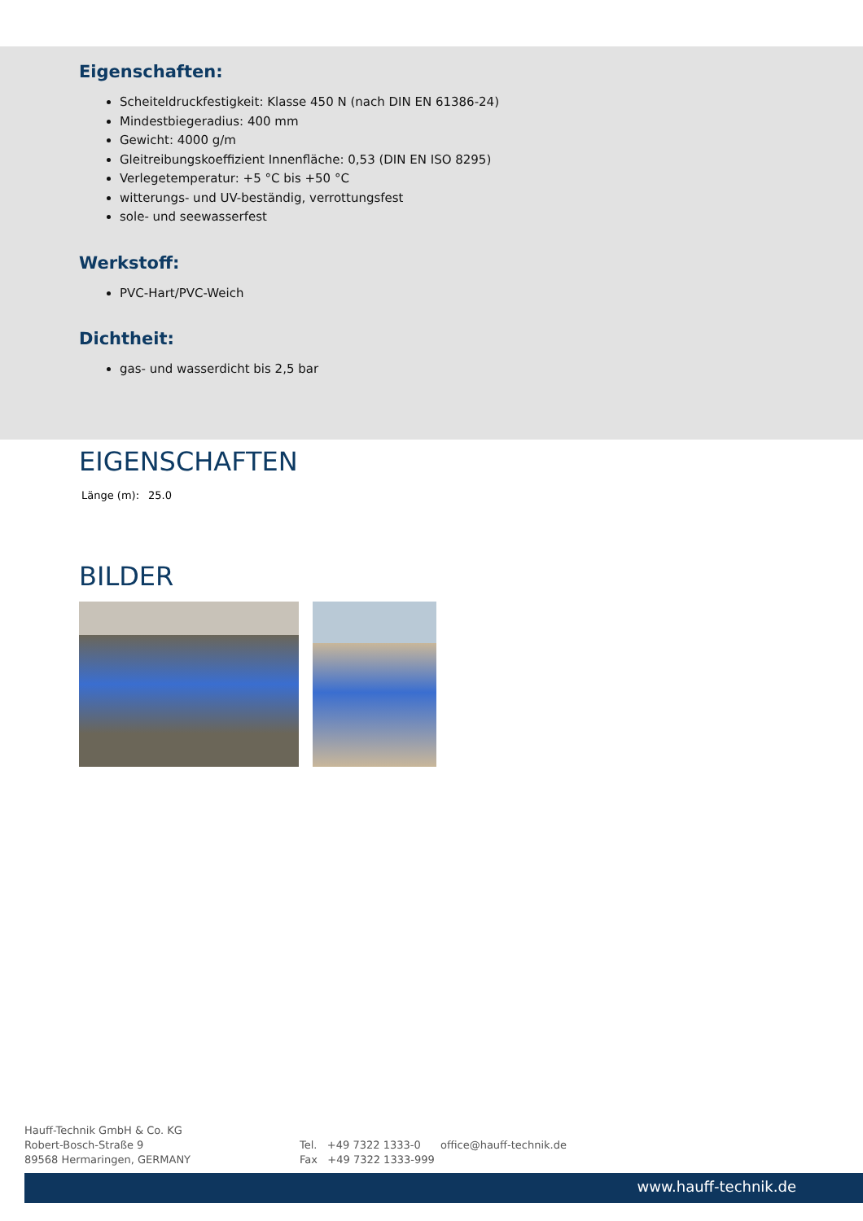Eigenschaften:
Scheiteldruckfestigkeit: Klasse 450 N (nach DIN EN 61386-24)
Mindestbiegeradius: 400 mm
Gewicht: 4000 g/m
Gleitreibungskoeffizient Innenfläche: 0,53 (DIN EN ISO 8295)
Verlegetemperatur: +5 °C bis +50 °C
witterungs- und UV-beständig, verrottungsfest
sole- und seewasserfest
Werkstoff:
PVC-Hart/PVC-Weich
Dichtheit:
gas- und wasserdicht bis 2,5 bar
EIGENSCHAFTEN
| Länge (m): | 25.0 |
BILDER
Hauff-Technik GmbH & Co. KG
Robert-Bosch-Straße 9
89568 Hermaringen, GERMANY
Tel. +49 7322 1333-0
Fax +49 7322 1333-999
office@hauff-technik.de
www.hauff-technik.de